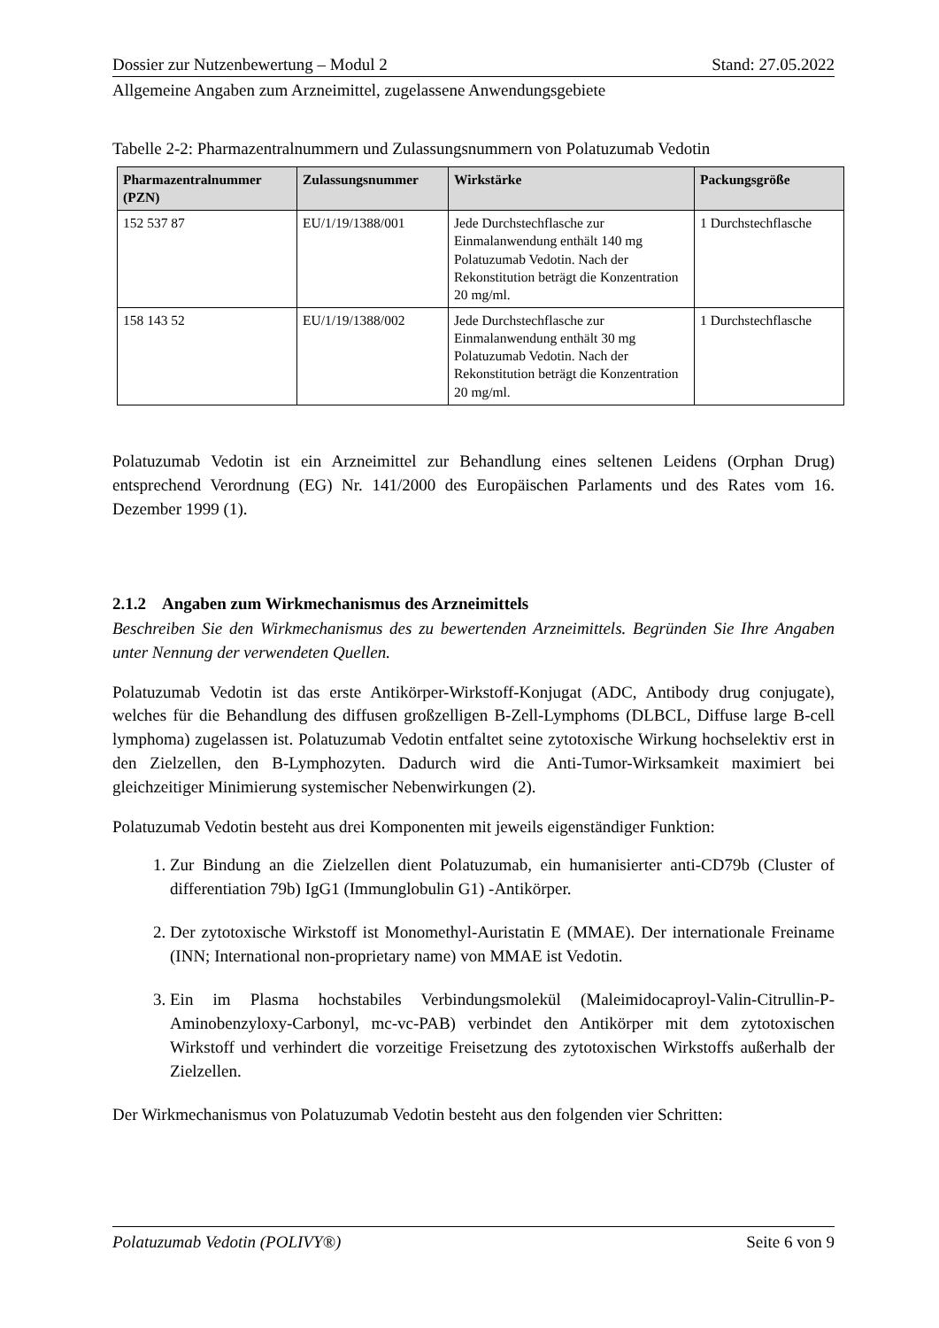Dossier zur Nutzenbewertung – Modul 2 Stand: 27.05.2022
Allgemeine Angaben zum Arzneimittel, zugelassene Anwendungsgebiete
Tabelle 2-2: Pharmazentralnummern und Zulassungsnummern von Polatuzumab Vedotin
| Pharmazentralnummer (PZN) | Zulassungsnummer | Wirkstärke | Packungsgröße |
| --- | --- | --- | --- |
| 152 537 87 | EU/1/19/1388/001 | Jede Durchstechflasche zur Einmalanwendung enthält 140 mg Polatuzumab Vedotin. Nach der Rekonstitution beträgt die Konzentration 20 mg/ml. | 1 Durchstechflasche |
| 158 143 52 | EU/1/19/1388/002 | Jede Durchstechflasche zur Einmalanwendung enthält 30 mg Polatuzumab Vedotin. Nach der Rekonstitution beträgt die Konzentration 20 mg/ml. | 1 Durchstechflasche |
Polatuzumab Vedotin ist ein Arzneimittel zur Behandlung eines seltenen Leidens (Orphan Drug) entsprechend Verordnung (EG) Nr. 141/2000 des Europäischen Parlaments und des Rates vom 16. Dezember 1999 (1).
2.1.2 Angaben zum Wirkmechanismus des Arzneimittels
Beschreiben Sie den Wirkmechanismus des zu bewertenden Arzneimittels. Begründen Sie Ihre Angaben unter Nennung der verwendeten Quellen.
Polatuzumab Vedotin ist das erste Antikörper-Wirkstoff-Konjugat (ADC, Antibody drug conjugate), welches für die Behandlung des diffusen großzelligen B-Zell-Lymphoms (DLBCL, Diffuse large B-cell lymphoma) zugelassen ist. Polatuzumab Vedotin entfaltet seine zytotoxische Wirkung hochselektiv erst in den Zielzellen, den B-Lymphozyten. Dadurch wird die Anti-Tumor-Wirksamkeit maximiert bei gleichzeitiger Minimierung systemischer Nebenwirkungen (2).
Polatuzumab Vedotin besteht aus drei Komponenten mit jeweils eigenständiger Funktion:
1. Zur Bindung an die Zielzellen dient Polatuzumab, ein humanisierter anti-CD79b (Cluster of differentiation 79b) IgG1 (Immunglobulin G1) -Antikörper.
2. Der zytotoxische Wirkstoff ist Monomethyl-Auristatin E (MMAE). Der internationale Freiname (INN; International non-proprietary name) von MMAE ist Vedotin.
3. Ein im Plasma hochstabiles Verbindungsmolekül (Maleimidocaproyl-Valin-Citrullin-P-Aminobenzyloxy-Carbonyl, mc-vc-PAB) verbindet den Antikörper mit dem zytotoxischen Wirkstoff und verhindert die vorzeitige Freisetzung des zytotoxischen Wirkstoffs außerhalb der Zielzellen.
Der Wirkmechanismus von Polatuzumab Vedotin besteht aus den folgenden vier Schritten:
Polatuzumab Vedotin (POLIVY®) Seite 6 von 9